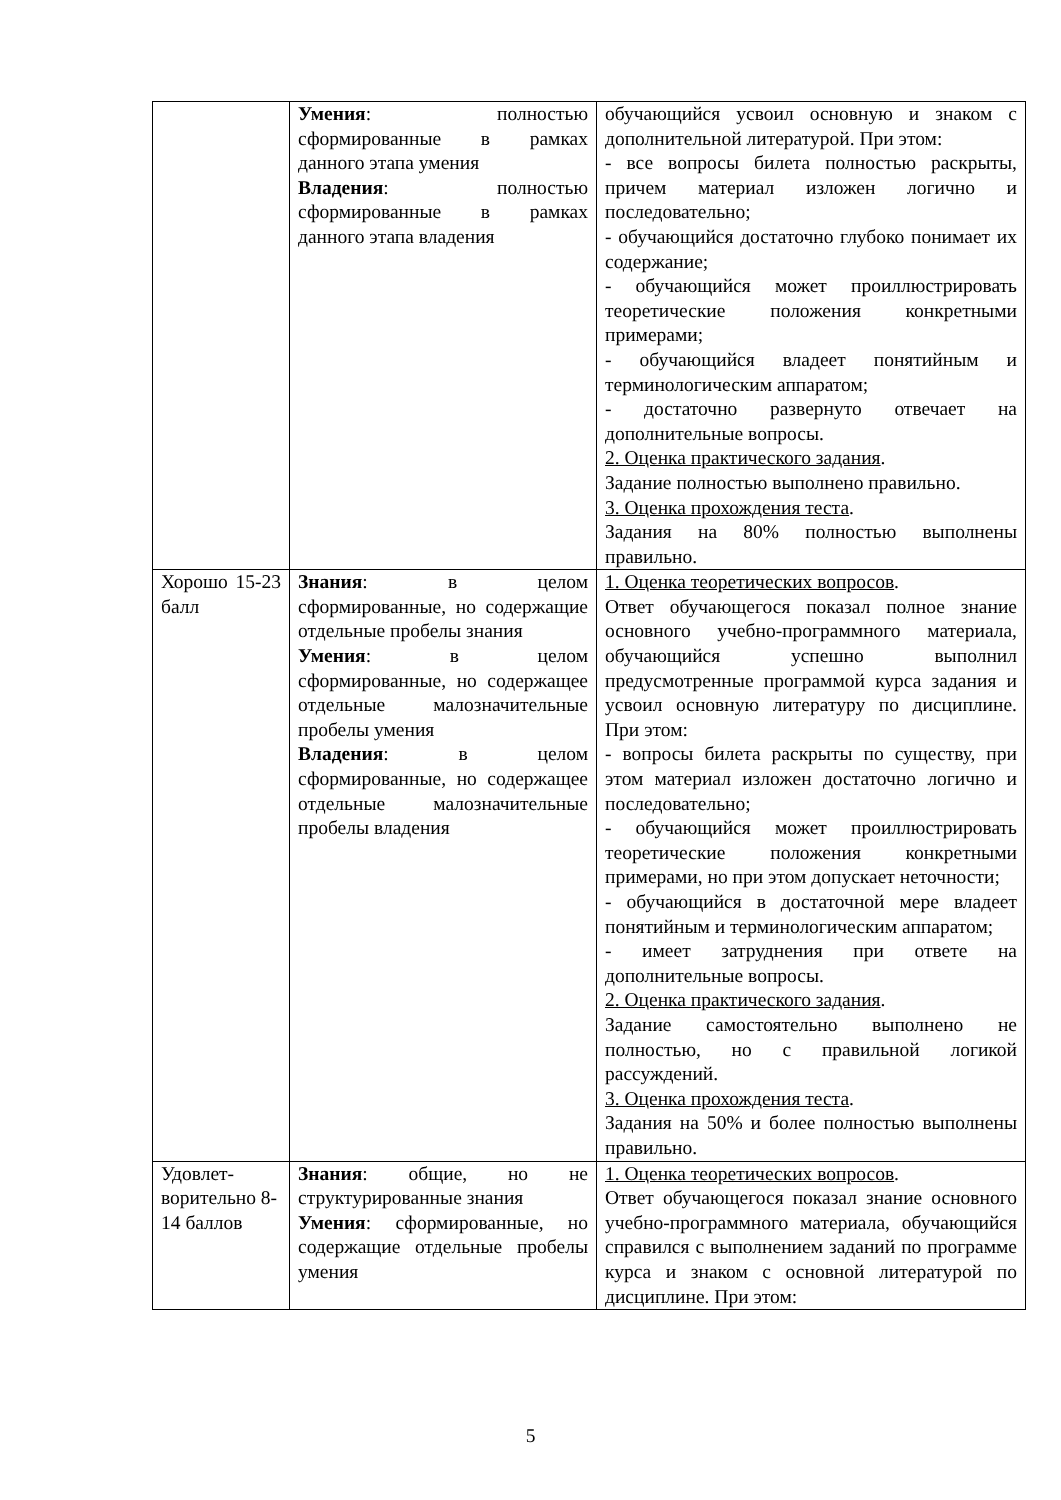| | Умения : полностью сформированные в рамках данного этапа умения Владения : полностью сформированные в рамках данного этапа владения | обучающийся усвоил основную и знаком с дополнительной литературой. При этом: - все вопросы билета полностью раскрыты, причем материал изложен логично и последовательно; - обучающийся достаточно глубоко понимает их содержание; - обучающийся может проиллюстрировать теоретические положения конкретными примерами; - обучающийся владеет понятийным и терминологическим аппаратом; - достаточно развернуто отвечает на дополнительные вопросы. 2. Оценка практического задания . Задание полностью выполнено правильно. 3. Оценка прохождения теста . Задания на 80% полностью выполнены правильно. |
| Хорошо 15-23 балл | Знания : в целом сформированные, но содержащие отдельные пробелы знания Умения : в целом сформированные, но содержащее отдельные малозначительные пробелы умения Владения : в целом сформированные, но содержащее отдельные малозначительные пробелы владения | 1. Оценка теоретических вопросов . Ответ обучающегося показал полное знание основного учебно-программного материала, обучающийся успешно выполнил предусмотренные программой курса задания и усвоил основную литературу по дисциплине. При этом: - вопросы билета раскрыты по существу, при этом материал изложен достаточно логично и последовательно; - обучающийся может проиллюстрировать теоретические положения конкретными примерами, но при этом допускает неточности; - обучающийся в достаточной мере владеет понятийным и терминологическим аппаратом; - имеет затруднения при ответе на дополнительные вопросы. 2. Оценка практического задания . Задание самостоятельно выполнено не полностью, но с правильной логикой рассуждений. 3. Оценка прохождения теста . Задания на 50% и более полностью выполнены правильно. |
| Удовлет-ворительно 8-14 баллов | Знания : общие, но не структурированные знания Умения : сформированные, но содержащие отдельные пробелы умения | 1. Оценка теоретических вопросов . Ответ обучающегося показал знание основного учебно-программного материала, обучающийся справился с выполнением заданий по программе курса и знаком с основной литературой по дисциплине. При этом: |
5